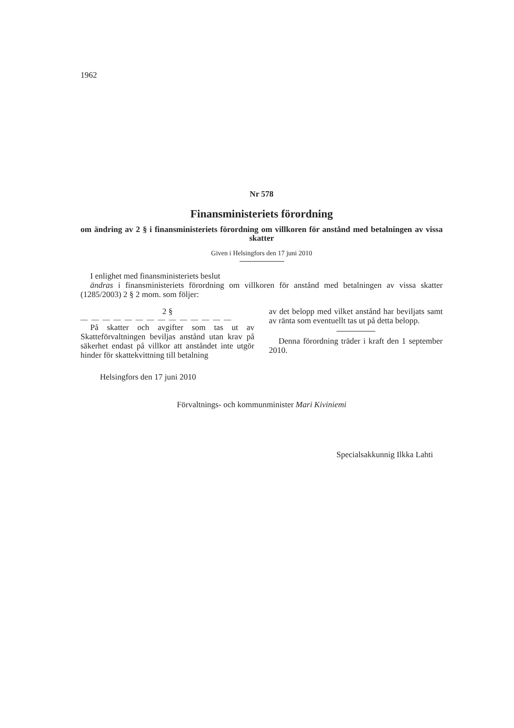1962
Nr 578
Finansministeriets förordning
om ändring av 2 § i finansministeriets förordning om villkoren för anstånd med betalningen av vissa skatter
Given i Helsingfors den 17 juni 2010
I enlighet med finansministeriets beslut
ändras i finansministeriets förordning om villkoren för anstånd med betalningen av vissa skatter (1285/2003) 2 § 2 mom. som följer:
2 §
— — — — — — — — — — — — — —
På skatter och avgifter som tas ut av Skatteförvaltningen beviljas anstånd utan krav på säkerhet endast på villkor att anståndet inte utgör hinder för skattekvittning till betalning
av det belopp med vilket anstånd har beviljats samt av ränta som eventuellt tas ut på detta belopp.
Denna förordning träder i kraft den 1 september 2010.
Helsingfors den 17 juni 2010
Förvaltnings- och kommunminister Mari Kiviniemi
Specialsakkunnig Ilkka Lahti